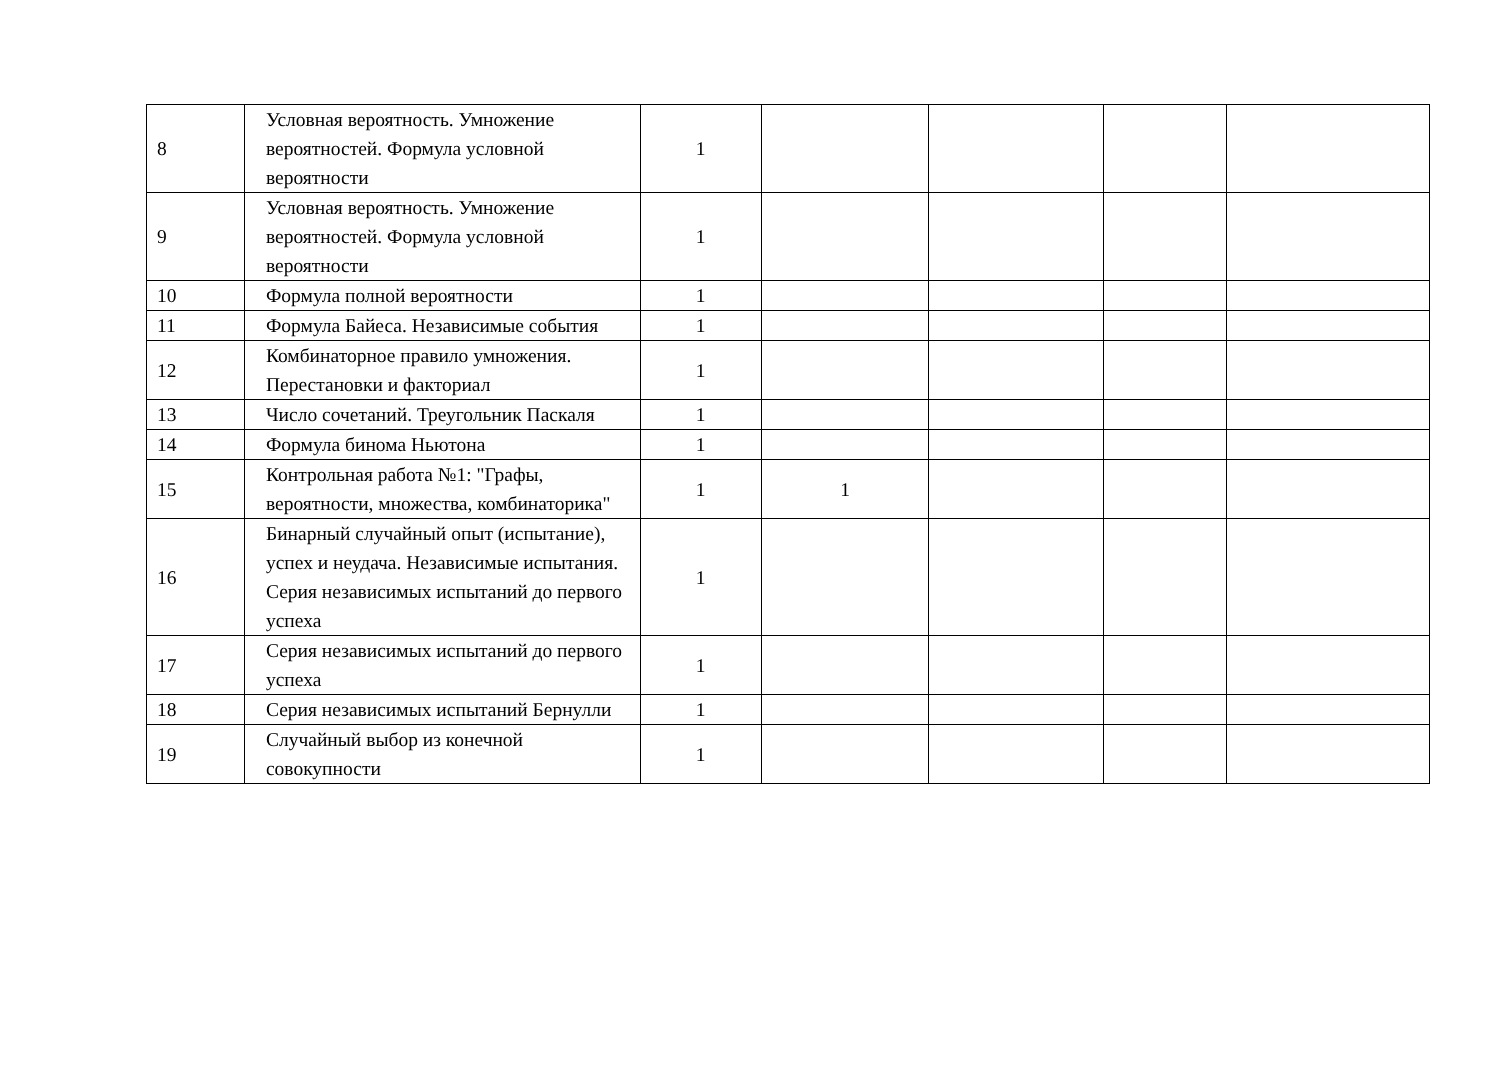| 8 | Условная вероятность. Умножение вероятностей. Формула условной вероятности | 1 | | | | |
| 9 | Условная вероятность. Умножение вероятностей. Формула условной вероятности | 1 | | | | |
| 10 | Формула полной вероятности | 1 | | | | |
| 11 | Формула Байеса. Независимые события | 1 | | | | |
| 12 | Комбинаторное правило умножения. Перестановки и факториал | 1 | | | | |
| 13 | Число сочетаний. Треугольник Паскаля | 1 | | | | |
| 14 | Формула бинома Ньютона | 1 | | | | |
| 15 | Контрольная работа №1: "Графы, вероятности, множества, комбинаторика" | 1 | 1 | | | |
| 16 | Бинарный случайный опыт (испытание), успех и неудача. Независимые испытания. Серия независимых испытаний до первого успеха | 1 | | | | |
| 17 | Серия независимых испытаний до первого успеха | 1 | | | | |
| 18 | Серия независимых испытаний Бернулли | 1 | | | | |
| 19 | Случайный выбор из конечной совокупности | 1 | | | | |